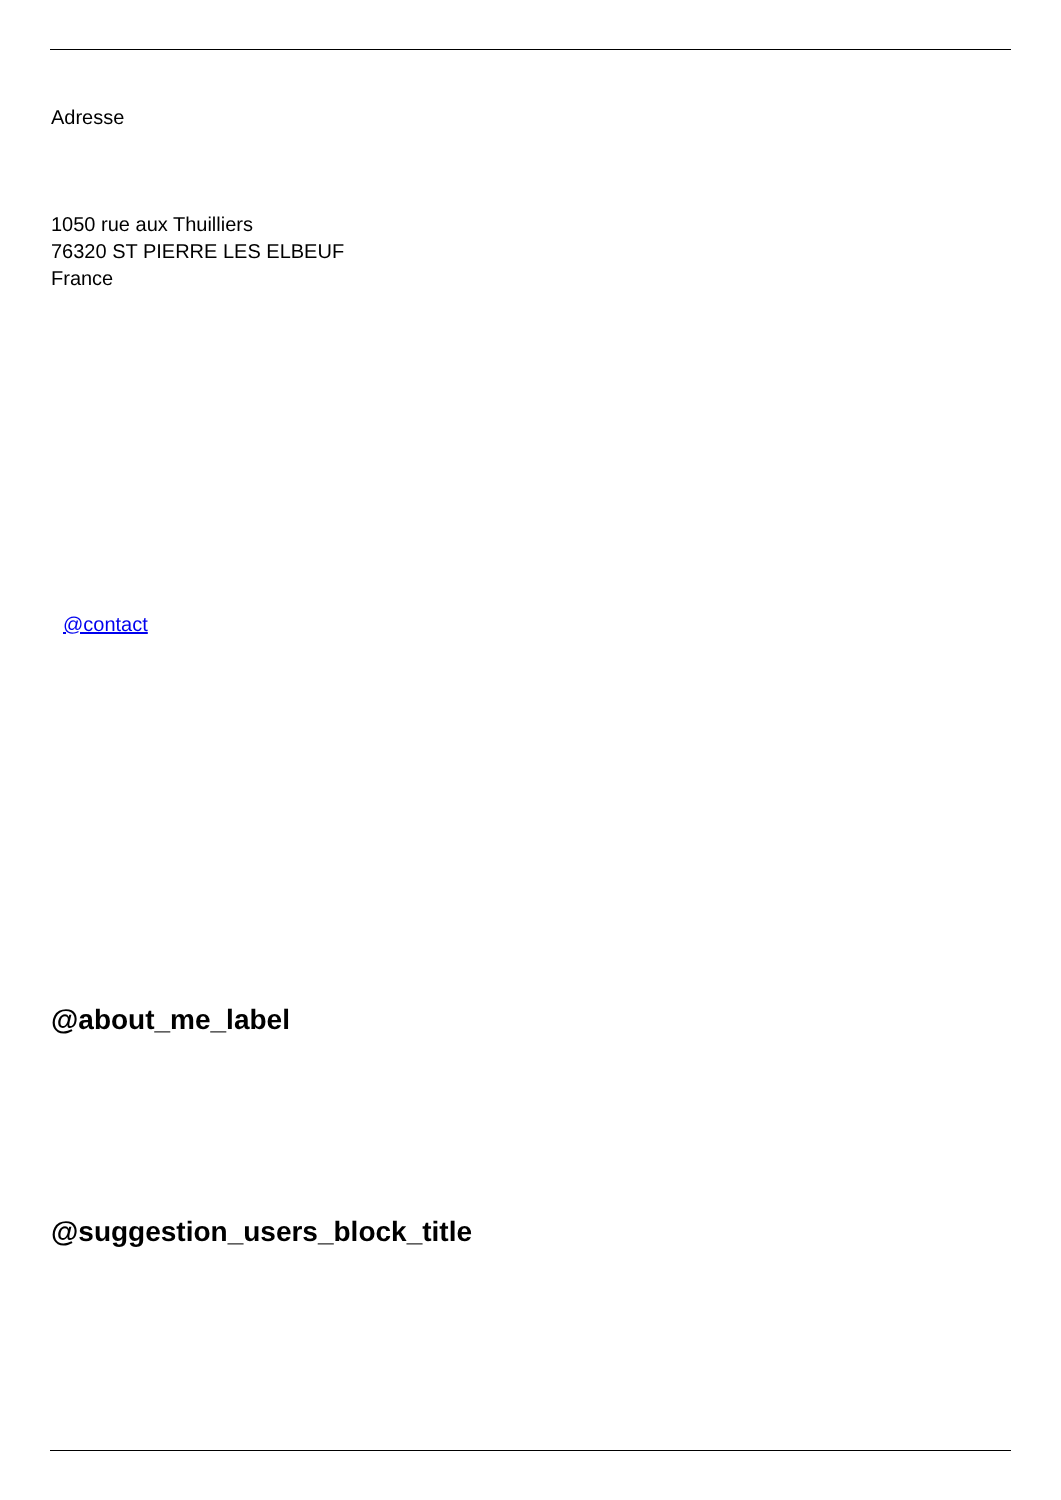Adresse
1050 rue aux Thuilliers
76320 ST PIERRE LES ELBEUF
France
@contact
@about_me_label
@suggestion_users_block_title